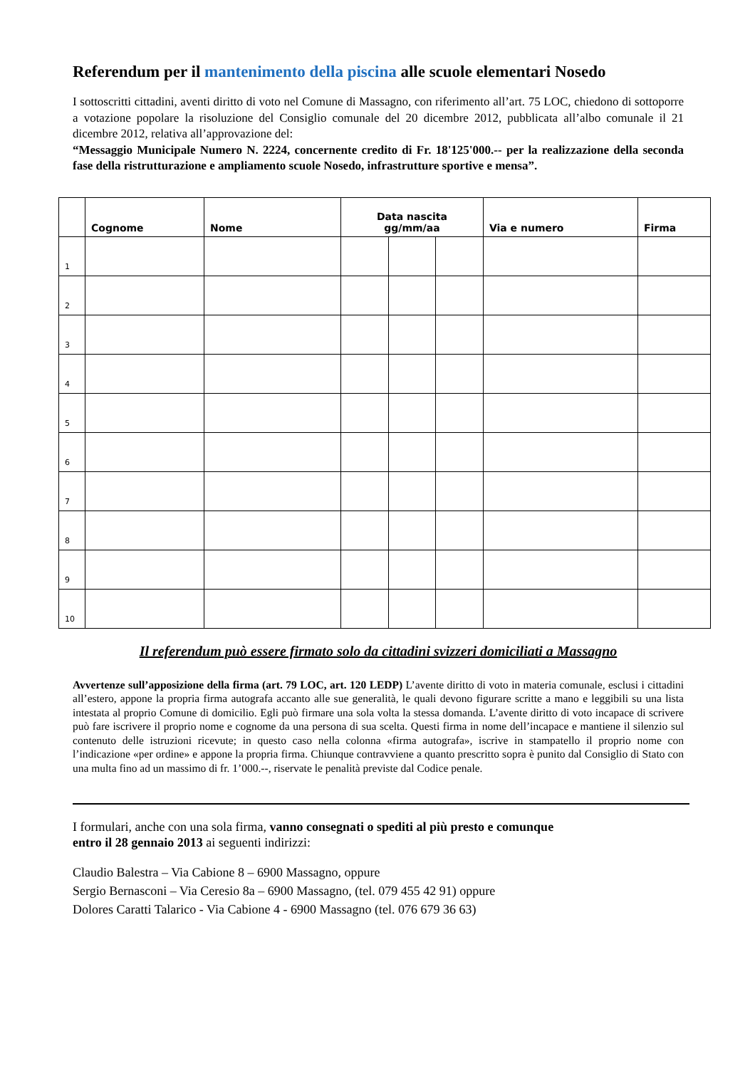Referendum per il mantenimento della piscina alle scuole elementari Nosedo
I sottoscritti cittadini, aventi diritto di voto nel Comune di Massagno, con riferimento all’art. 75 LOC, chiedono di sottoporre a votazione popolare la risoluzione del Consiglio comunale del 20 dicembre 2012, pubblicata all’albo comunale il 21 dicembre 2012, relativa all’approvazione del:
“Messaggio Municipale Numero N. 2224, concernente credito di Fr. 18'125'000.-- per la realizzazione della seconda fase della ristrutturazione e ampliamento scuole Nosedo, infrastrutture sportive e mensa”.
| | Cognome | Nome | Data nascita gg/mm/aa | | | Via e numero | Firma |
| --- | --- | --- | --- | --- | --- | --- | --- |
| 1 | | | | | | | |
| 2 | | | | | | | |
| 3 | | | | | | | |
| 4 | | | | | | | |
| 5 | | | | | | | |
| 6 | | | | | | | |
| 7 | | | | | | | |
| 8 | | | | | | | |
| 9 | | | | | | | |
| 10 | | | | | | | |
Il referendum può essere firmato solo da cittadini svizzeri domiciliati a Massagno
Avvertenze sull’apposizione della firma (art. 79 LOC, art. 120 LEDP) L’avente diritto di voto in materia comunale, esclusi i cittadini all’estero, appone la propria firma autografa accanto alle sue generalità, le quali devono figurare scritte a mano e leggibili su una lista intestata al proprio Comune di domicilio. Egli può firmare una sola volta la stessa domanda. L’avente diritto di voto incapace di scrivere può fare iscrivere il proprio nome e cognome da una persona di sua scelta. Questi firma in nome dell’incapace e mantiene il silenzio sul contenuto delle istruzioni ricevute; in questo caso nella colonna «firma autografa», iscrive in stampatello il proprio nome con l’indicazione «per ordine» e appone la propria firma. Chiunque contravviene a quanto prescritto sopra è punito dal Consiglio di Stato con una multa fino ad un massimo di fr. 1’000.--, riservate le penalità previste dal Codice penale.
I formulari, anche con una sola firma, vanno consegnati o spediti al più presto e comunque
entro il 28 gennaio 2013 ai seguenti indirizzi:
Claudio Balestra – Via Cabione 8 – 6900 Massagno, oppure
Sergio Bernasconi – Via Ceresio 8a – 6900 Massagno, (tel. 079 455 42 91) oppure
Dolores Caratti Talarico - Via Cabione 4 - 6900 Massagno (tel. 076 679 36 63)